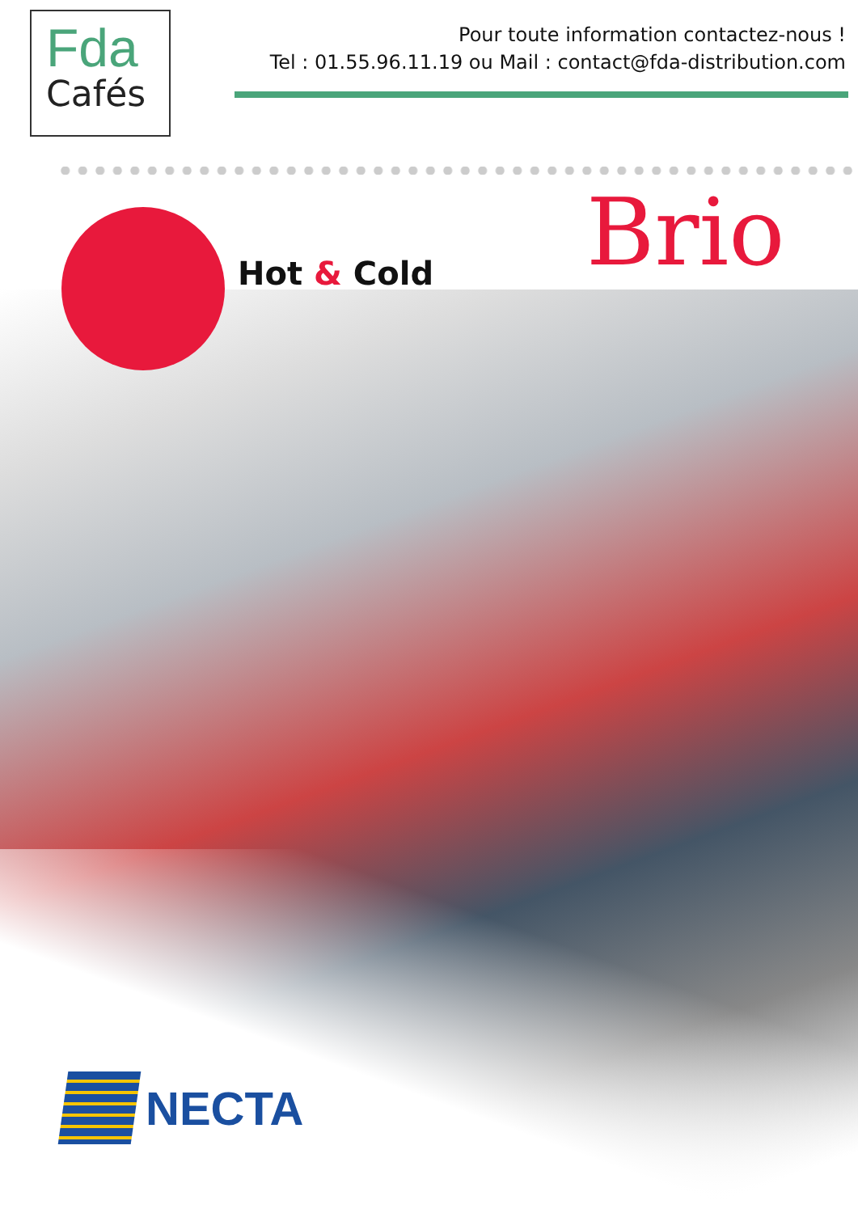Fda
Cafés
Pour toute information contactez-nous !
Tel : 01.55.96.11.19 ou Mail : contact@fda-distribution.com
Hot & Cold Brio
NECTA